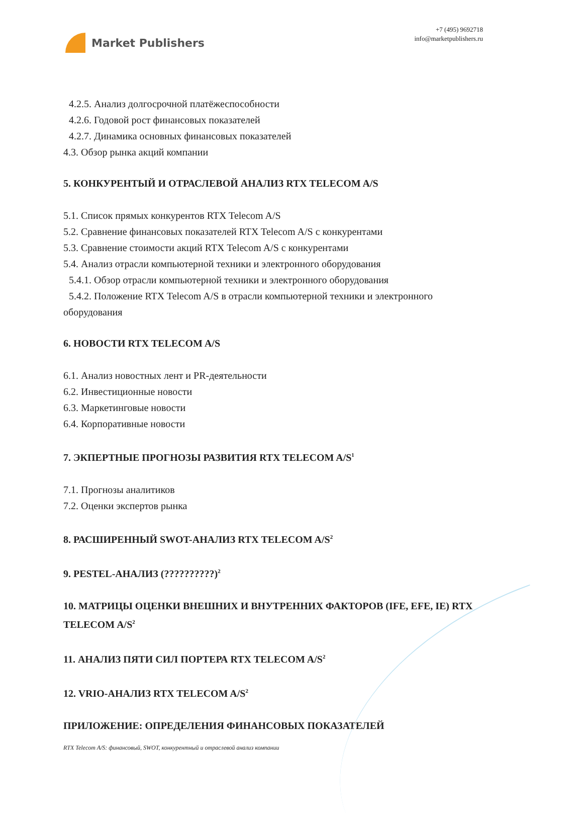Market Publishers
+7 (495) 9692718
info@marketpublishers.ru
4.2.5. Анализ долгосрочной платёжеспособности
4.2.6. Годовой рост финансовых показателей
4.2.7. Динамика основных финансовых показателей
4.3. Обзор рынка акций компании
5. КОНКУРЕНТЫЙ И ОТРАСЛЕВОЙ АНАЛИЗ RTX TELECOM A/S
5.1. Список прямых конкурентов RTX Telecom A/S
5.2. Сравнение финансовых показателей RTX Telecom A/S с конкурентами
5.3. Сравнение стоимости акций RTX Telecom A/S с конкурентами
5.4. Анализ отрасли компьютерной техники и электронного оборудования
5.4.1. Обзор отрасли компьютерной техники и электронного оборудования
5.4.2. Положение RTX Telecom A/S в отрасли компьютерной техники и электронного
оборудования
6. НОВОСТИ RTX TELECOM A/S
6.1. Анализ новостных лент и PR-деятельности
6.2. Инвестиционные новости
6.3. Маркетинговые новости
6.4. Корпоративные новости
7. ЭКПЕРТНЫЕ ПРОГНОЗЫ РАЗВИТИЯ RTX TELECOM A/S<sup>1</sup>
7.1. Прогнозы аналитиков
7.2. Оценки экспертов рынка
8. РАСШИРЕННЫЙ SWOT-АНАЛИЗ RTX TELECOM A/S<sup>2</sup>
9. PESTEL-АНАЛИЗ (??????????)<sup>2</sup>
10. МАТРИЦЫ ОЦЕНКИ ВНЕШНИХ И ВНУТРЕННИХ ФАКТОРОВ (IFE, EFE, IE) RTX TELECOM A/S<sup>2</sup>
11. АНАЛИЗ ПЯТИ СИЛ ПОРТЕРА RTX TELECOM A/S<sup>2</sup>
12. VRIO-АНАЛИЗ RTX TELECOM A/S<sup>2</sup>
ПРИЛОЖЕНИЕ: ОПРЕДЕЛЕНИЯ ФИНАНСОВЫХ ПОКАЗАТЕЛЕЙ
RTX Telecom A/S: финансовый, SWOT, конкурентный и отраслевой анализ компании